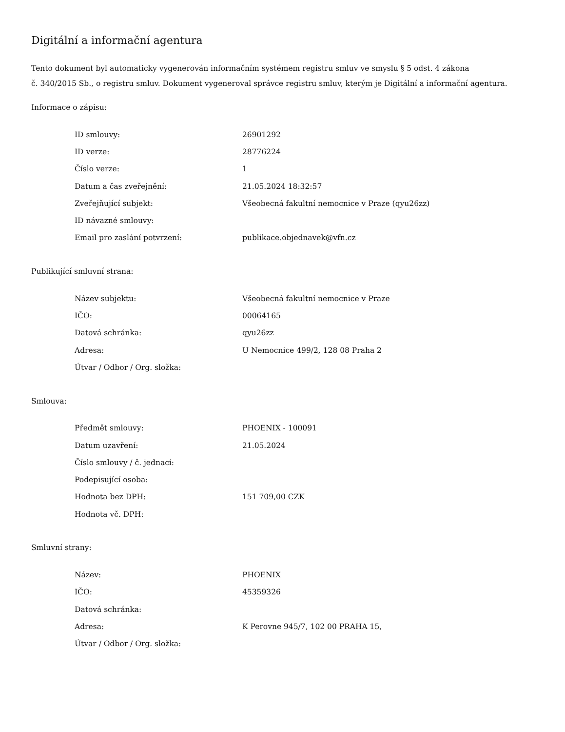Digitální a informační agentura
Tento dokument byl automaticky vygenerován informačním systémem registru smluv ve smyslu § 5 odst. 4 zákona
č. 340/2015 Sb., o registru smluv. Dokument vygeneroval správce registru smluv, kterým je Digitální a informační agentura.
Informace o zápisu:
| ID smlouvy: | 26901292 |
| ID verze: | 28776224 |
| Číslo verze: | 1 |
| Datum a čas zveřejnění: | 21.05.2024 18:32:57 |
| Zveřejňující subjekt: | Všeobecná fakultní nemocnice v Praze (qyu26zz) |
| ID návazné smlouvy: | |
| Email pro zaslání potvrzení: | publikace.objednavek@vfn.cz |
Publikující smluvní strana:
| Název subjektu: | Všeobecná fakultní nemocnice v Praze |
| IČO: | 00064165 |
| Datová schránka: | qyu26zz |
| Adresa: | U Nemocnice 499/2, 128 08 Praha 2 |
| Útvar / Odbor / Org. složka: | |
Smlouva:
| Předmět smlouvy: | PHOENIX - 100091 |
| Datum uzavření: | 21.05.2024 |
| Číslo smlouvy / č. jednací: | |
| Podepisující osoba: | |
| Hodnota bez DPH: | 151 709,00 CZK |
| Hodnota vč. DPH: | |
Smluvní strany:
| Název: | PHOENIX |
| IČO: | 45359326 |
| Datová schránka: | |
| Adresa: | K Perovne 945/7, 102 00 PRAHA 15, |
| Útvar / Odbor / Org. složka: | |